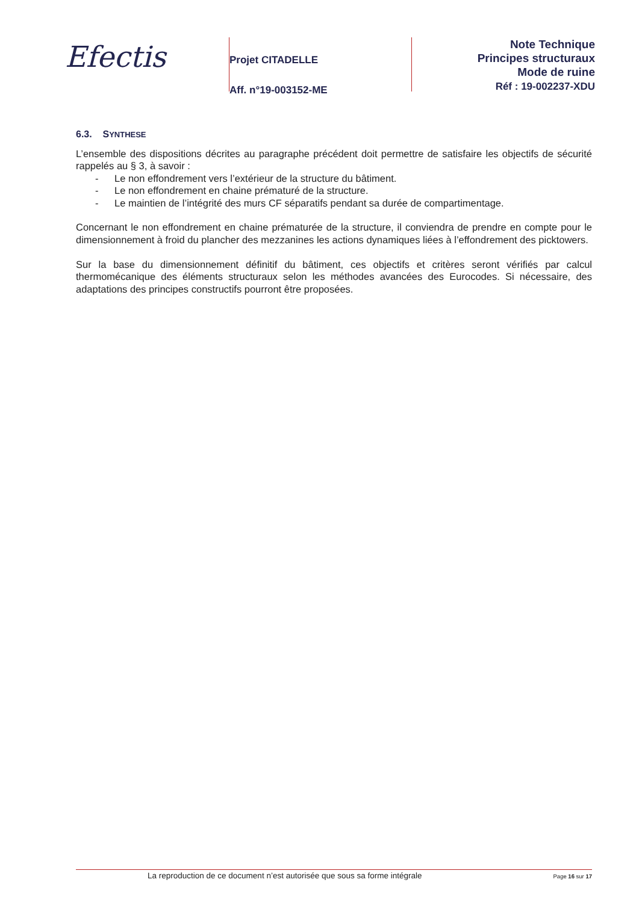Efectis
Projet CITADELLE
Aff. n°19-003152-ME
Note Technique
Principes structuraux
Mode de ruine
Réf : 19-002237-XDU
6.3. SYNTHESE
L’ensemble des dispositions décrites au paragraphe précédent doit permettre de satisfaire les objectifs de sécurité rappelés au § 3, à savoir :
- Le non effondrement vers l’extérieur de la structure du bâtiment.
- Le non effondrement en chaine prématuré de la structure.
- Le maintien de l’intégrité des murs CF séparatifs pendant sa durée de compartimentage.
Concernant le non effondrement en chaine prématurée de la structure, il conviendra de prendre en compte pour le dimensionnement à froid du plancher des mezzanines les actions dynamiques liées à l’effondrement des picktowers.
Sur la base du dimensionnement définitif du bâtiment, ces objectifs et critères seront vérifiés par calcul thermomécanique des éléments structuraux selon les méthodes avancées des Eurocodes. Si nécessaire, des adaptations des principes constructifs pourront être proposées.
La reproduction de ce document n’est autorisée que sous sa forme intégrale
Page 16 sur 17